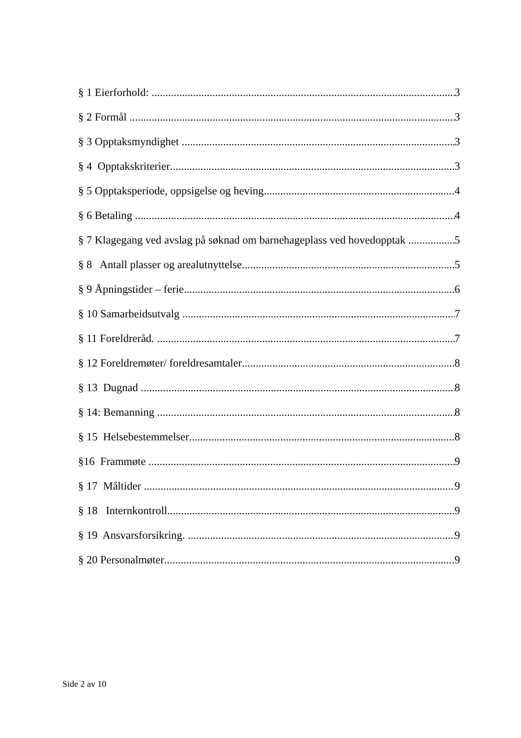§ 1 Eierforhold: 3
§ 2 Formål 3
§ 3 Opptaksmyndighet 3
§ 4 Opptakskriterier 3
§ 5 Opptaksperiode, oppsigelse og heving 4
§ 6 Betaling 4
§ 7 Klagegang ved avslag på søknad om barnehageplass ved hovedopptak 5
§ 8 Antall plasser og arealutnyttelse 5
§ 9 Åpningstider – ferie 6
§ 10 Samarbeidsutvalg 7
§ 11 Foreldreråd. 7
§ 12 Foreldremøter/ foreldresamtaler 8
§ 13 Dugnad 8
§ 14: Bemanning 8
§ 15 Helsebestemmelser 8
§16 Frammøte 9
§ 17 Måltider 9
§ 18 Internkontroll 9
§ 19 Ansvarsforsikring. 9
§ 20 Personalmøter 9
Side 2 av 10